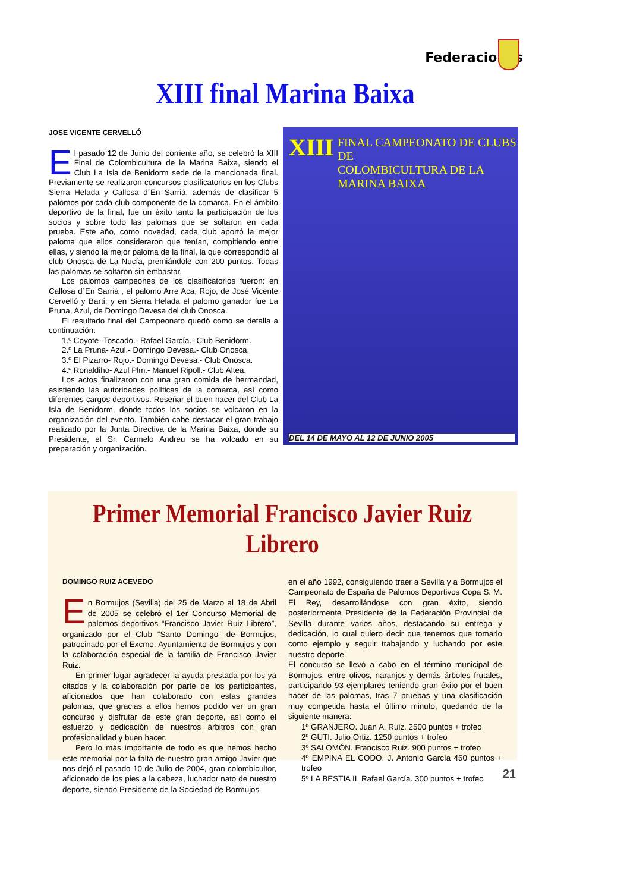Federaciones
XIII final Marina Baixa
JOSE VICENTE CERVELLÓ
El pasado 12 de Junio del corriente año, se celebró la XIII Final de Colombicultura de la Marina Baixa, siendo el Club La Isla de Benidorm sede de la mencionada final. Previamente se realizaron concursos clasificatorios en los Clubs Sierra Helada y Callosa d´En Sarriá, además de clasificar 5 palomos por cada club componente de la comarca. En el ámbito deportivo de la final, fue un éxito tanto la participación de los socios y sobre todo las palomas que se soltaron en cada prueba. Este año, como novedad, cada club aportó la mejor paloma que ellos consideraron que tenían, compitiendo entre ellas, y siendo la mejor paloma de la final, la que correspondió al club Onosca de La Nucía, premiándole con 200 puntos. Todas las palomas se soltaron sin embastar.
Los palomos campeones de los clasificatorios fueron: en Callosa d´En Sarriá , el palomo Arre Aca, Rojo, de José Vicente Cervelló y Barti; y en Sierra Helada el palomo ganador fue La Pruna, Azul, de Domingo Devesa del club Onosca.
El resultado final del Campeonato quedó como se detalla a continuación:
1.º Coyote- Toscado.- Rafael García.- Club Benidorm.
2.º La Pruna- Azul.- Domingo Devesa.- Club Onosca.
3.º El Pizarro- Rojo.- Domingo Devesa.- Club Onosca.
4.º Ronaldiho- Azul Plm.- Manuel Ripoll.- Club Altea.
Los actos finalizaron con una gran comida de hermandad, asistiendo las autoridades políticas de la comarca, así como diferentes cargos deportivos. Reseñar el buen hacer del Club La Isla de Benidorm, donde todos los socios se volcaron en la organización del evento. También cabe destacar el gran trabajo realizado por la Junta Directiva de la Marina Baixa, donde su Presidente, el Sr. Carmelo Andreu se ha volcado en su preparación y organización.
XIII
FINAL CAMPEONATO DE CLUBS DE
COLOMBICULTURA DE LA MARINA BAIXA
DEL 14 DE MAYO AL 12 DE JUNIO 2005
Primer Memorial Francisco Javier Ruiz Librero
DOMINGO RUIZ ACEVEDO
En Bormujos (Sevilla) del 25 de Marzo al 18 de Abril de 2005 se celebró el 1er Concurso Memorial de palomos deportivos “Francisco Javier Ruiz Librero”, organizado por el Club “Santo Domingo” de Bormujos, patrocinado por el Excmo. Ayuntamiento de Bormujos y con la colaboración especial de la familia de Francisco Javier Ruiz.
En primer lugar agradecer la ayuda prestada por los ya citados y la colaboración por parte de los participantes, aficionados que han colaborado con estas grandes palomas, que gracias a ellos hemos podido ver un gran concurso y disfrutar de este gran deporte, así como el esfuerzo y dedicación de nuestros árbitros con gran profesionalidad y buen hacer.
Pero lo más importante de todo es que hemos hecho este memorial por la falta de nuestro gran amigo Javier que nos dejó el pasado 10 de Julio de 2004, gran colombicultor, aficionado de los pies a la cabeza, luchador nato de nuestro deporte, siendo Presidente de la Sociedad de Bormujos
en el año 1992, consiguiendo traer a Sevilla y a Bormujos el Campeonato de España de Palomos Deportivos Copa S. M. El Rey, desarrollándose con gran éxito, siendo posteriormente Presidente de la Federación Provincial de Sevilla durante varios años, destacando su entrega y dedicación, lo cual quiero decir que tenemos que tomarlo como ejemplo y seguir trabajando y luchando por este nuestro deporte.
El concurso se llevó a cabo en el término municipal de Bormujos, entre olivos, naranjos y demás árboles frutales, participando 93 ejemplares teniendo gran éxito por el buen hacer de las palomas, tras 7 pruebas y una clasificación muy competida hasta el último minuto, quedando de la siguiente manera:
1º GRANJERO. Juan A. Ruiz. 2500 puntos + trofeo
2º GUTI. Julio Ortiz. 1250 puntos + trofeo
3º SALOMÓN. Francisco Ruiz. 900 puntos + trofeo
4º EMPINA EL CODO. J. Antonio García 450 puntos + trofeo
5º LA BESTIA II. Rafael García. 300 puntos + trofeo
21